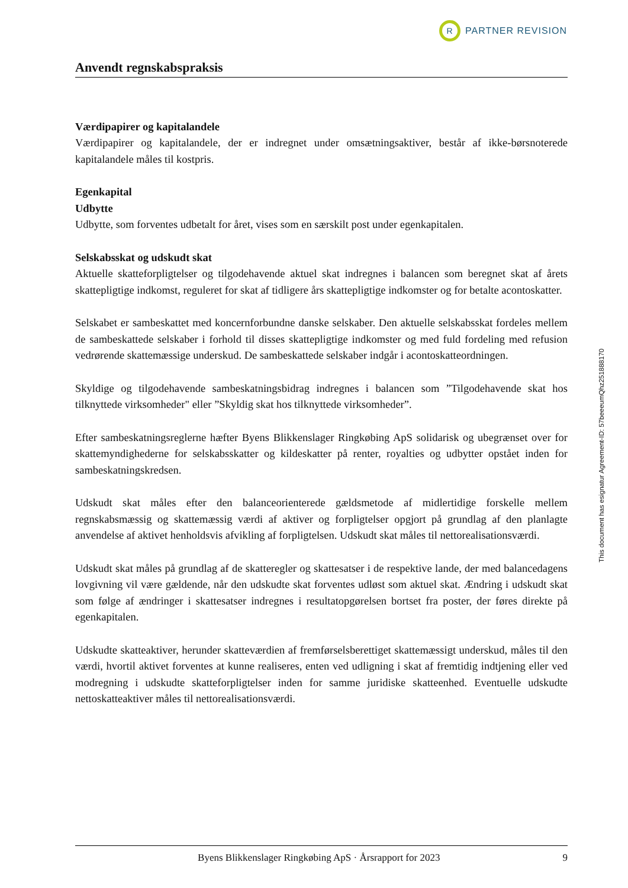R
PARTNER REVISION
Anvendt regnskabspraksis
Værdipapirer og kapitalandele
Værdipapirer og kapitalandele, der er indregnet under omsætningsaktiver, består af ikke-børsnoterede kapitalandele måles til kostpris.
Egenkapital
Udbytte
Udbytte, som forventes udbetalt for året, vises som en særskilt post under egenkapitalen.
Selskabsskat og udskudt skat
Aktuelle skatteforpligtelser og tilgodehavende aktuel skat indregnes i balancen som beregnet skat af årets skattepligtige indkomst, reguleret for skat af tidligere års skattepligtige indkomster og for betalte acontoskatter.
Selskabet er sambeskattet med koncernforbundne danske selskaber. Den aktuelle selskabsskat fordeles mellem de sambeskattede selskaber i forhold til disses skattepligtige indkomster og med fuld fordeling med refusion vedrørende skattemæssige underskud. De sambeskattede selskaber indgår i acontoskatteordningen.
Skyldige og tilgodehavende sambeskatningsbidrag indregnes i balancen som ”Tilgodehavende skat hos tilknyttede virksomheder" eller ”Skyldig skat hos tilknyttede virksomheder”.
Efter sambeskatningsreglerne hæfter Byens Blikkenslager Ringkøbing ApS solidarisk og ubegrænset over for skattemyndighederne for selskabsskatter og kildeskatter på renter, royalties og udbytter opstået inden for sambeskatningskredsen.
Udskudt skat måles efter den balanceorienterede gældsmetode af midlertidige forskelle mellem regnskabsmæssig og skattemæssig værdi af aktiver og forpligtelser opgjort på grundlag af den planlagte anvendelse af aktivet henholdsvis afvikling af forpligtelsen. Udskudt skat måles til nettorealisationsværdi.
Udskudt skat måles på grundlag af de skatteregler og skattesatser i de respektive lande, der med balancedagens lovgivning vil være gældende, når den udskudte skat forventes udløst som aktuel skat. Ændring i udskudt skat som følge af ændringer i skattesatser indregnes i resultatopgørelsen bortset fra poster, der føres direkte på egenkapitalen.
Udskudte skatteaktiver, herunder skatteværdien af fremførselsberettiget skattemæssigt underskud, måles til den værdi, hvortil aktivet forventes at kunne realiseres, enten ved udligning i skat af fremtidig indtjening eller ved modregning i udskudte skatteforpligtelser inden for samme juridiske skatteenhed. Eventuelle udskudte nettoskatteaktiver måles til nettorealisationsværdi.
This document has esignatur Agreement-ID: 57beeeumQhz251888170
Byens Blikkenslager Ringkøbing ApS · Årsrapport for 2023 9